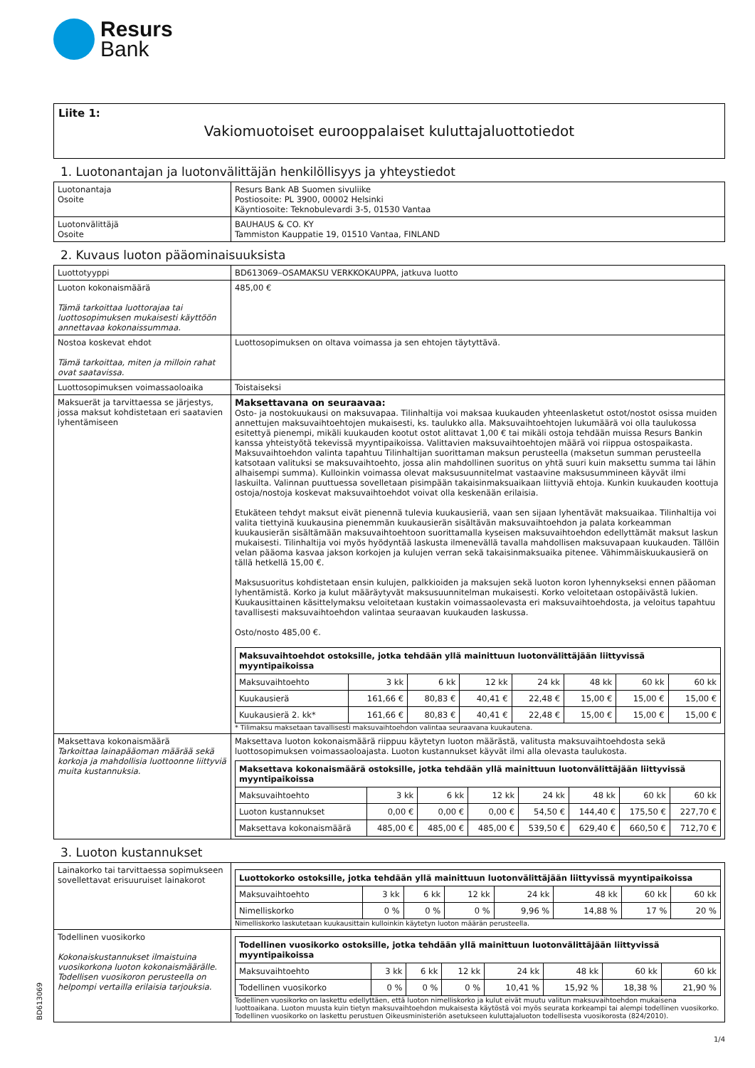Resurs
Bank
Liite 1:
Vakiomuotoiset eurooppalaiset kuluttajaluottotiedot
1. Luotonantajan ja luotonvälittäjän henkilöllisyys ja yhteystiedot
| Luotonantaja Osoite | Resurs Bank AB Suomen sivuliike Postiosoite: PL 3900, 00002 Helsinki Käyntiosoite: Teknobulevardi 3-5, 01530 Vantaa |
| Luotonvälittäjä Osoite | BAUHAUS & CO. KY Tammiston Kauppatie 19, 01510 Vantaa, FINLAND |
2. Kuvaus luoton pääominaisuuksista
| Luottotyyppi | BD613069–OSAMAKSU VERKKOKAUPPA, jatkuva luotto |
| Luoton kokonaismäärä Tämä tarkoittaa luottorajaa tai luottosopimuksen mukaisesti käyttöön annettavaa kokonaissummaa. | 485,00 € |
| Nostoa koskevat ehdot Tämä tarkoittaa, miten ja milloin rahat ovat saatavissa. | Luottosopimuksen on oltava voimassa ja sen ehtojen täytyttävä. |
| Luottosopimuksen voimassaoloaika | Toistaiseksi |
| Maksuerät ja tarvittaessa se järjestys, jossa maksut kohdistetaan eri saatavien lyhentämiseen | Maksettavana on seuraavaa: Osto- ja nostokuukausi on maksuvapaa. Tilinhaltija voi maksaa kuukauden yhteenlasketut ostot/nostot osissa muiden annettujen maksuvaihtoehtojen mukaisesti, ks. taulukko alla. Maksuvaihtoehtojen lukumäärä voi olla taulukossa esitettyä pienempi, mikäli kuukauden kootut ostot alittavat 1,00 € tai mikäli ostoja tehdään muissa Resurs Bankin kanssa yhteistyötä tekevissä myyntipaikoissa. Valittavien maksuvaihtoehtojen määrä voi riippua ostospaikasta. Maksuvaihtoehdon valinta tapahtuu Tilinhaltijan suorittaman maksun perusteella (maksetun summan perusteella katsotaan valituksi se maksuvaihtoehto, jossa alin mahdollinen suoritus on yhtä suuri kuin maksettu summa tai lähin alhaisempi summa). Kulloinkin voimassa olevat maksusuunnitelmat vastaavine maksusummineen käyvät ilmi laskuilta. Valinnan puuttuessa sovelletaan pisimpään takaisinmaksuaikaan liittyviä ehtoja. Kunkin kuukauden koottuja ostoja/nostoja koskevat maksuvaihtoehdot voivat olla keskenään erilaisia. Etukäteen tehdyt maksut eivät pienennä tulevia kuukausieriä, vaan sen sijaan lyhentävät maksuaikaa. Tilinhaltija voi valita tiettyinä kuukausina pienemmän kuukausierän sisältävän maksuvaihtoehdon ja palata korkeamman kuukausierän sisältämään maksuvaihtoehtoon suorittamalla kyseisen maksuvaihtoehdon edellyttämät maksut laskun mukaisesti. Tilinhaltija voi myös hyödyntää laskusta ilmenevällä tavalla mahdollisen maksuvapaan kuukauden. Tällöin velan pääoma kasvaa jakson korkojen ja kulujen verran sekä takaisinmaksuaika pitenee. Vähimmäiskuukausierä on tällä hetkellä 15,00 €. Maksusuoritus kohdistetaan ensin kulujen, palkkioiden ja maksujen sekä luoton koron lyhennykseksi ennen pääoman lyhentämistä. Korko ja kulut määräytyvät maksusuunnitelman mukaisesti. Korko veloitetaan ostopäivästä lukien. Kuukausittainen käsittelymaksu veloitetaan kustakin voimassaolevasta eri maksuvaihtoehdosta, ja veloitus tapahtuu tavallisesti maksuvaihtoehdon valintaa seuraavan kuukauden laskussa. Osto/nosto 485,00 €. / Maksuvaihtoehdot ostoksille, jotka tehdään yllä mainittuun luotonvälittäjään liittyvissä myyntipaikoissa / / / / / / / / / --- / --- / --- / --- / --- / --- / --- / --- / / Maksuvaihtoehto / 3 kk / 6 kk / 12 kk / 24 kk / 48 kk / 60 kk / 60 kk / / Kuukausierä / 161,66 € / 80,83 € / 40,41 € / 22,48 € / 15,00 € / 15,00 € / 15,00 € / / Kuukausierä 2. kk* / 161,66 € / 80,83 € / 40,41 € / 22,48 € / 15,00 € / 15,00 € / 15,00 € / * Tilimaksu maksetaan tavallisesti maksuvaihtoehdon valintaa seuraavana kuukautena. |
| Maksettava kokonaismäärä Tarkoittaa lainapääoman määrää sekä korkoja ja mahdollisia luottoonne liittyviä muita kustannuksia. | Maksettava luoton kokonaismäärä riippuu käytetyn luoton määrästä, valitusta maksuvaihtoehdosta sekä luottosopimuksen voimassaoloajasta. Luoton kustannukset käyvät ilmi alla olevasta taulukosta. / Maksettava kokonaismäärä ostoksille, jotka tehdään yllä mainittuun luotonvälittäjään liittyvissä myyntipaikoissa / / / / / / / / / --- / --- / --- / --- / --- / --- / --- / --- / / Maksuvaihtoehto / 3 kk / 6 kk / 12 kk / 24 kk / 48 kk / 60 kk / 60 kk / / Luoton kustannukset / 0,00 € / 0,00 € / 0,00 € / 54,50 € / 144,40 € / 175,50 € / 227,70 € / / Maksettava kokonaismäärä / 485,00 € / 485,00 € / 485,00 € / 539,50 € / 629,40 € / 660,50 € / 712,70 € / |
3. Luoton kustannukset
| Lainakorko tai tarvittaessa sopimukseen sovellettavat erisuuruiset lainakorot | / Luottokorko ostoksille, jotka tehdään yllä mainittuun luotonvälittäjään liittyvissä myyntipaikoissa / / / / / / / / / --- / --- / --- / --- / --- / --- / --- / --- / / Maksuvaihtoehto / 3 kk / 6 kk / 12 kk / 24 kk / 48 kk / 60 kk / 60 kk / / Nimelliskorko / 0 % / 0 % / 0 % / 9,96 % / 14,88 % / 17 % / 20 % / Nimelliskorko laskutetaan kuukausittain kulloinkin käytetyn luoton määrän perusteella. |
| Todellinen vuosikorko Kokonaiskustannukset ilmaistuina vuosikorkona luoton kokonaismäärälle. Todellisen vuosikoron perusteella on helpompi vertailla erilaisia tarjouksia. | / Todellinen vuosikorko ostoksille, jotka tehdään yllä mainittuun luotonvälittäjään liittyvissä myyntipaikoissa / / / / / / / / / --- / --- / --- / --- / --- / --- / --- / --- / / Maksuvaihtoehto / 3 kk / 6 kk / 12 kk / 24 kk / 48 kk / 60 kk / 60 kk / / Todellinen vuosikorko / 0 % / 0 % / 0 % / 10,41 % / 15,92 % / 18,38 % / 21,90 % / Todellinen vuosikorko on laskettu edellyttäen, että luoton nimelliskorko ja kulut eivät muutu valitun maksuvaihtoehdon mukaisena luottoaikana. Luoton muusta kuin tietyn maksuvaihtoehdon mukaisesta käytöstä voi myös seurata korkeampi tai alempi todellinen vuosikorko. Todellinen vuosikorko on laskettu perustuen Oikeusministeriön asetukseen kuluttajaluoton todellisesta vuosikorosta (824/2010). |
BD613069
1/4